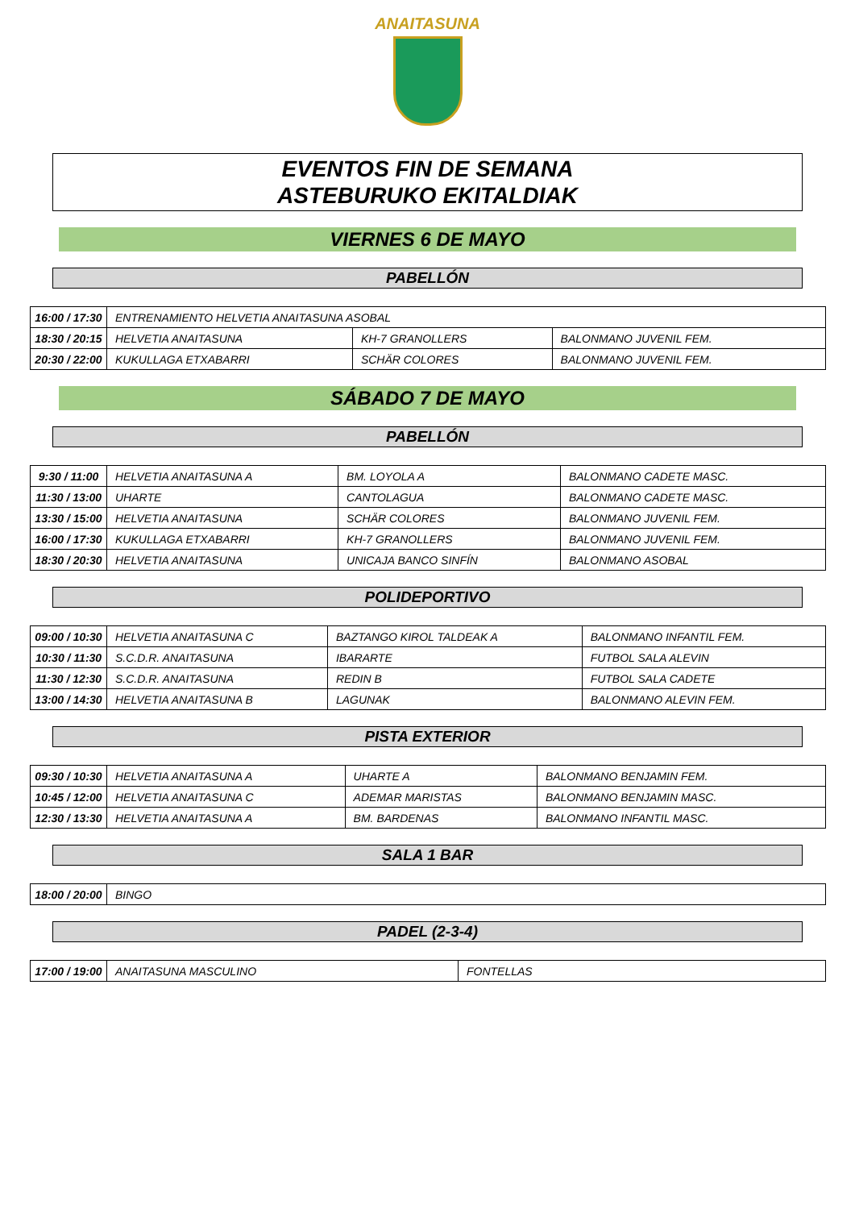ANAITASUNA
EVENTOS FIN DE SEMANA
ASTEBURUKO EKITALDIAK
VIERNES 6 DE MAYO
PABELLÓN
| 16:00 / 17:30 | ENTRENAMIENTO HELVETIA ANAITASUNA ASOBAL | | |
| 18:30 / 20:15 | HELVETIA ANAITASUNA | KH-7 GRANOLLERS | BALONMANO JUVENIL FEM. |
| 20:30 / 22:00 | KUKULLAGA ETXABARRI | SCHÄR COLORES | BALONMANO JUVENIL FEM. |
SÁBADO 7 DE MAYO
PABELLÓN
| 9:30 / 11:00 | HELVETIA ANAITASUNA A | BM. LOYOLA A | BALONMANO CADETE MASC. |
| 11:30 / 13:00 | UHARTE | CANTOLAGUA | BALONMANO CADETE MASC. |
| 13:30 / 15:00 | HELVETIA ANAITASUNA | SCHÄR COLORES | BALONMANO JUVENIL FEM. |
| 16:00 / 17:30 | KUKULLAGA ETXABARRI | KH-7 GRANOLLERS | BALONMANO JUVENIL FEM. |
| 18:30 / 20:30 | HELVETIA ANAITASUNA | UNICAJA BANCO SINFÍN | BALONMANO ASOBAL |
POLIDEPORTIVO
| 09:00 / 10:30 | HELVETIA ANAITASUNA C | BAZTANGO KIROL TALDEAK A | BALONMANO INFANTIL FEM. |
| 10:30 / 11:30 | S.C.D.R. ANAITASUNA | IBARARTE | FUTBOL SALA ALEVIN |
| 11:30 / 12:30 | S.C.D.R. ANAITASUNA | REDIN B | FUTBOL SALA CADETE |
| 13:00 / 14:30 | HELVETIA ANAITASUNA B | LAGUNAK | BALONMANO ALEVIN FEM. |
PISTA EXTERIOR
| 09:30 / 10:30 | HELVETIA ANAITASUNA A | UHARTE A | BALONMANO BENJAMIN FEM. |
| 10:45 / 12:00 | HELVETIA ANAITASUNA C | ADEMAR MARISTAS | BALONMANO BENJAMIN MASC. |
| 12:30 / 13:30 | HELVETIA ANAITASUNA A | BM. BARDENAS | BALONMANO INFANTIL MASC. |
SALA 1 BAR
| 18:00 / 20:00 | BINGO |
PADEL (2-3-4)
| 17:00 / 19:00 | ANAITASUNA MASCULINO | FONTELLAS |